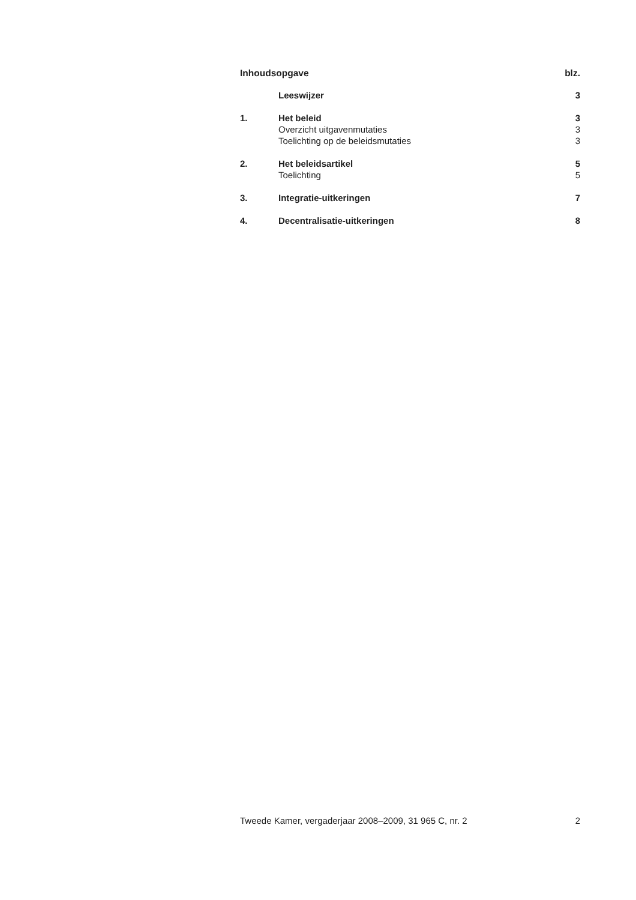| Inhoudsopgave | | blz. |
| | Leeswijzer | 3 |
| 1. | Het beleid | 3 |
| | Overzicht uitgavenmutaties | 3 |
| | Toelichting op de beleidsmutaties | 3 |
| 2. | Het beleidsartikel | 5 |
| | Toelichting | 5 |
| 3. | Integratie-uitkeringen | 7 |
| 4. | Decentralisatie-uitkeringen | 8 |
Tweede Kamer, vergaderjaar 2008–2009, 31 965 C, nr. 2 2